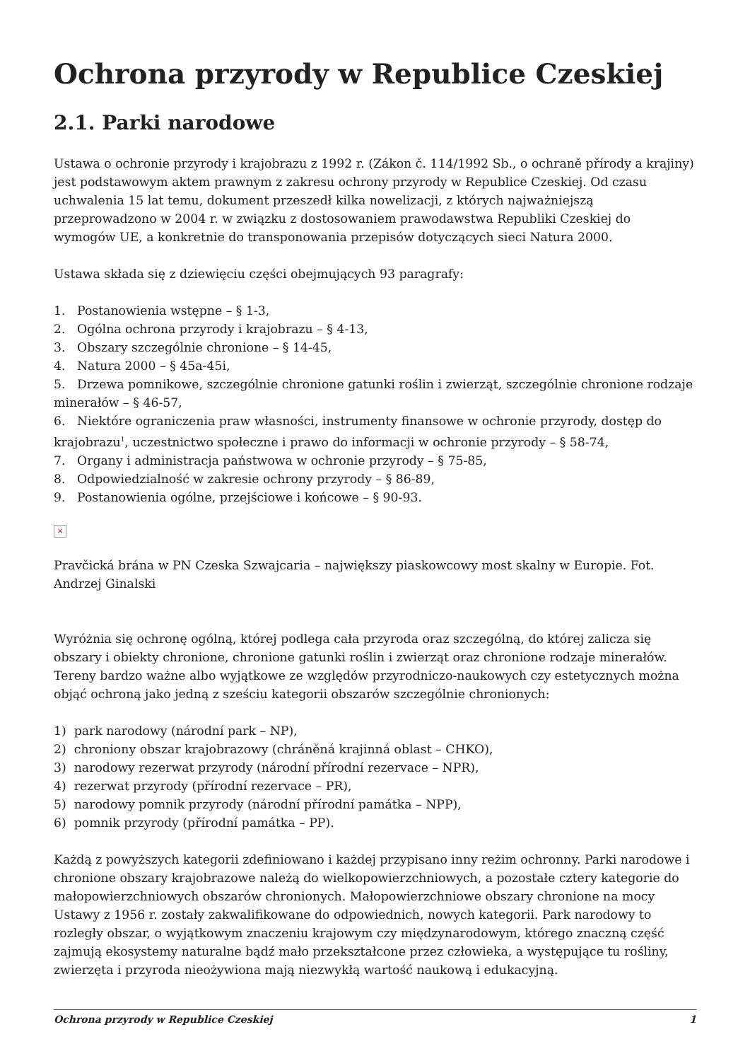Ochrona przyrody w Republice Czeskiej
2.1. Parki narodowe
Ustawa o ochronie przyrody i krajobrazu z 1992 r. (Zákon č. 114/1992 Sb., o ochraně přírody a krajiny) jest podstawowym aktem prawnym z zakresu ochrony przyrody w Republice Czeskiej. Od czasu uchwalenia 15 lat temu, dokument przeszedł kilka nowelizacji, z których najważniejszą przeprowadzono w 2004 r. w związku z dostosowaniem prawodawstwa Republiki Czeskiej do wymogów UE, a konkretnie do transponowania przepisów dotyczących sieci Natura 2000.
Ustawa składa się z dziewięciu części obejmujących 93 paragrafy:
1. Postanowienia wstępne – § 1-3,
2. Ogólna ochrona przyrody i krajobrazu – § 4-13,
3. Obszary szczególnie chronione – § 14-45,
4. Natura 2000 – § 45a-45i,
5. Drzewa pomnikowe, szczególnie chronione gatunki roślin i zwierząt, szczególnie chronione rodzaje minerałów – § 46-57,
6. Niektóre ograniczenia praw własności, instrumenty finansowe w ochronie przyrody, dostęp do krajobrazu<sup>1</sup>, uczestnictwo społeczne i prawo do informacji w ochronie przyrody – § 58-74,
7. Organy i administracja państwowa w ochronie przyrody – § 75-85,
8. Odpowiedzialność w zakresie ochrony przyrody – § 86-89,
9. Postanowienia ogólne, przejściowe i końcowe – § 90-93.
×
Pravčická brána w PN Czeska Szwajcaria – największy piaskowcowy most skalny w Europie. Fot. Andrzej Ginalski
Wyróżnia się ochronę ogólną, której podlega cała przyroda oraz szczególną, do której zalicza się obszary i obiekty chronione, chronione gatunki roślin i zwierząt oraz chronione rodzaje minerałów. Tereny bardzo ważne albo wyjątkowe ze względów przyrodniczo-naukowych czy estetycznych można objąć ochroną jako jedną z sześciu kategorii obszarów szczególnie chronionych:
1) park narodowy (národní park – NP),
2) chroniony obszar krajobrazowy (chráněná krajinná oblast – CHKO),
3) narodowy rezerwat przyrody (národní přírodní rezervace – NPR),
4) rezerwat przyrody (přírodní rezervace – PR),
5) narodowy pomnik przyrody (národní přírodní památka – NPP),
6) pomnik przyrody (přírodní památka – PP).
Każdą z powyższych kategorii zdefiniowano i każdej przypisano inny reżim ochronny. Parki narodowe i chronione obszary krajobrazowe należą do wielkopowierzchniowych, a pozostałe cztery kategorie do małopowierzchniowych obszarów chronionych. Małopowierzchniowe obszary chronione na mocy Ustawy z 1956 r. zostały zakwalifikowane do odpowiednich, nowych kategorii. Park narodowy to rozległy obszar, o wyjątkowym znaczeniu krajowym czy międzynarodowym, którego znaczną część zajmują ekosystemy naturalne bądź mało przekształcone przez człowieka, a występujące tu rośliny, zwierzęta i przyroda nieożywiona mają niezwykłą wartość naukową i edukacyjną.
Ochrona przyrody w Republice Czeskiej 1